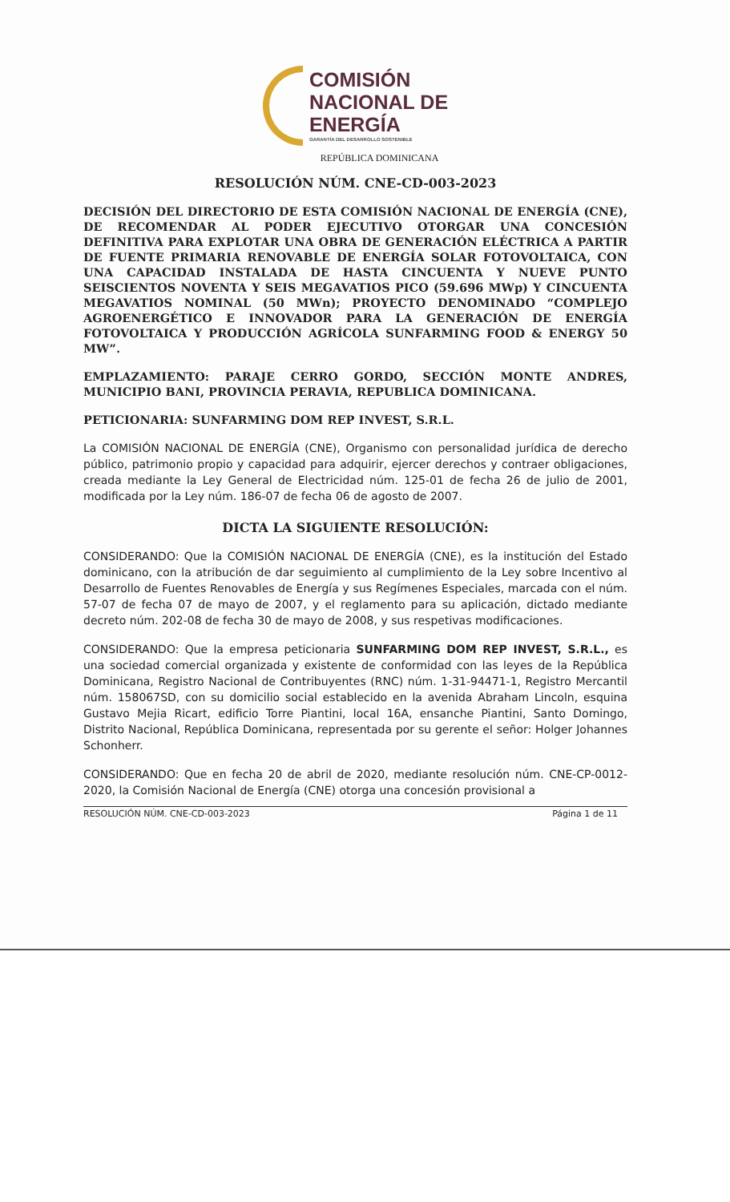COMISIÓN
NACIONAL DE
ENERGÍA
GARANTÍA DEL DESARROLLO SOSTENIBLE
REPÚBLICA DOMINICANA
RESOLUCIÓN NÚM. CNE-CD-003-2023
DECISIÓN DEL DIRECTORIO DE ESTA COMISIÓN NACIONAL DE ENERGÍA (CNE), DE RECOMENDAR AL PODER EJECUTIVO OTORGAR UNA CONCESIÓN DEFINITIVA PARA EXPLOTAR UNA OBRA DE GENERACIÓN ELÉCTRICA A PARTIR DE FUENTE PRIMARIA RENOVABLE DE ENERGÍA SOLAR FOTOVOLTAICA, CON UNA CAPACIDAD INSTALADA DE HASTA CINCUENTA Y NUEVE PUNTO SEISCIENTOS NOVENTA Y SEIS MEGAVATIOS PICO (59.696 MWp) Y CINCUENTA MEGAVATIOS NOMINAL (50 MWn); PROYECTO DENOMINADO “COMPLEJO AGROENERGÉTICO E INNOVADOR PARA LA GENERACIÓN DE ENERGÍA FOTOVOLTAICA Y PRODUCCIÓN AGRÍCOLA SUNFARMING FOOD & ENERGY 50 MW”.
EMPLAZAMIENTO: PARAJE CERRO GORDO, SECCIÓN MONTE ANDRES, MUNICIPIO BANI, PROVINCIA PERAVIA, REPUBLICA DOMINICANA.
PETICIONARIA: SUNFARMING DOM REP INVEST, S.R.L.
La COMISIÓN NACIONAL DE ENERGÍA (CNE), Organismo con personalidad jurídica de derecho público, patrimonio propio y capacidad para adquirir, ejercer derechos y contraer obligaciones, creada mediante la Ley General de Electricidad núm. 125-01 de fecha 26 de julio de 2001, modificada por la Ley núm. 186-07 de fecha 06 de agosto de 2007.
DICTA LA SIGUIENTE RESOLUCIÓN:
CONSIDERANDO: Que la COMISIÓN NACIONAL DE ENERGÍA (CNE), es la institución del Estado dominicano, con la atribución de dar seguimiento al cumplimiento de la Ley sobre Incentivo al Desarrollo de Fuentes Renovables de Energía y sus Regímenes Especiales, marcada con el núm. 57-07 de fecha 07 de mayo de 2007, y el reglamento para su aplicación, dictado mediante decreto núm. 202-08 de fecha 30 de mayo de 2008, y sus respetivas modificaciones.
CONSIDERANDO: Que la empresa peticionaria SUNFARMING DOM REP INVEST, S.R.L., es una sociedad comercial organizada y existente de conformidad con las leyes de la República Dominicana, Registro Nacional de Contribuyentes (RNC) núm. 1-31-94471-1, Registro Mercantil núm. 158067SD, con su domicilio social establecido en la avenida Abraham Lincoln, esquina Gustavo Mejia Ricart, edificio Torre Piantini, local 16A, ensanche Piantini, Santo Domingo, Distrito Nacional, República Dominicana, representada por su gerente el señor: Holger Johannes Schonherr.
CONSIDERANDO: Que en fecha 20 de abril de 2020, mediante resolución núm. CNE-CP-0012-2020, la Comisión Nacional de Energía (CNE) otorga una concesión provisional a
RESOLUCIÓN NÚM. CNE-CD-003-2023 Página 1 de 11